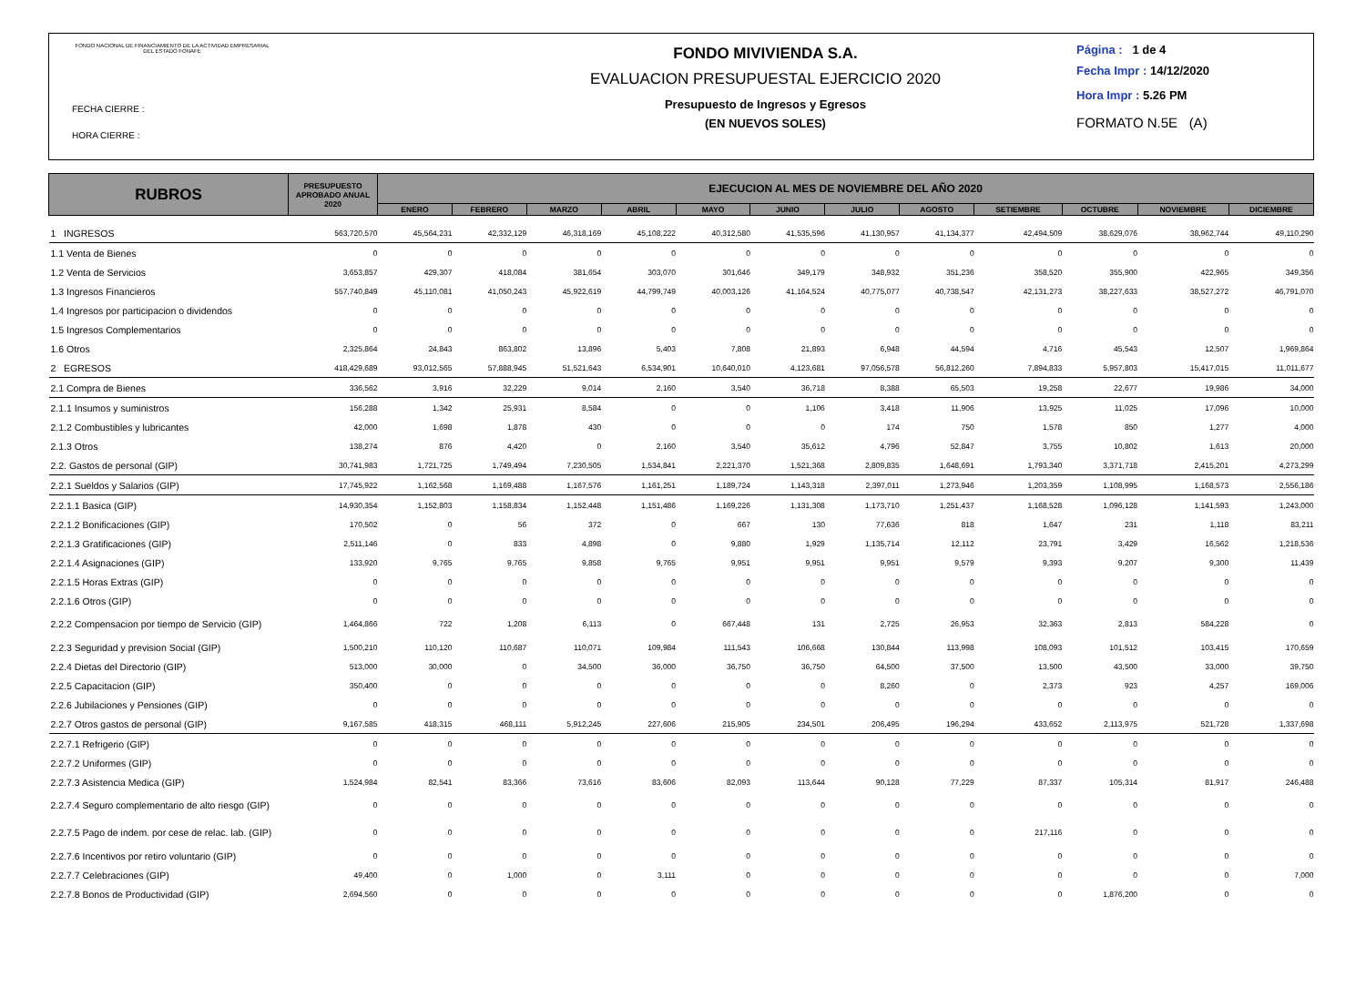FONDO NACIONAL DE FINANCIAMIENTO DE LA ACTIVIDAD EMPRESARIAL DEL ESTADO FONAFE
FECHA CIERRE :
HORA CIERRE :
FONDO MIVIVIENDA S.A.
EVALUACION PRESUPUESTAL EJERCICIO 2020
Presupuesto de Ingresos y Egresos
(EN NUEVOS SOLES)
Página : 1 de 4
Fecha Impr : 14/12/2020
Hora Impr : 5.26 PM
FORMATO N.5E (A)
| RUBROS | PRESUPUESTO APROBADO ANUAL 2020 | EJECUCION AL MES DE NOVIEMBRE DEL AÑO 2020 | | | | | | | | | | | |
| --- | --- | --- | --- | --- | --- | --- | --- | --- | --- | --- | --- | --- | --- |
| | | ENERO | FEBRERO | MARZO | ABRIL | MAYO | JUNIO | JULIO | AGOSTO | SETIEMBRE | OCTUBRE | NOVIEMBRE | DICIEMBRE |
| 1 INGRESOS | 563,720,570 | 45,564,231 | 42,332,129 | 46,318,169 | 45,108,222 | 40,312,580 | 41,535,596 | 41,130,957 | 41,134,377 | 42,494,509 | 38,629,076 | 38,962,744 | 49,110,290 |
| 1.1 Venta de Bienes | 0 | 0 | 0 | 0 | 0 | 0 | 0 | 0 | 0 | 0 | 0 | 0 | 0 |
| 1.2 Venta de Servicios | 3,653,857 | 429,307 | 418,084 | 381,654 | 303,070 | 301,646 | 349,179 | 348,932 | 351,236 | 358,520 | 355,900 | 422,965 | 349,356 |
| 1.3 Ingresos Financieros | 557,740,849 | 45,110,081 | 41,050,243 | 45,922,619 | 44,799,749 | 40,003,126 | 41,164,524 | 40,775,077 | 40,738,547 | 42,131,273 | 38,227,633 | 38,527,272 | 46,791,070 |
| 1.4 Ingresos por participacion o dividendos | 0 | 0 | 0 | 0 | 0 | 0 | 0 | 0 | 0 | 0 | 0 | 0 | 0 |
| 1.5 Ingresos Complementarios | 0 | 0 | 0 | 0 | 0 | 0 | 0 | 0 | 0 | 0 | 0 | 0 | 0 |
| 1.6 Otros | 2,325,864 | 24,843 | 863,802 | 13,896 | 5,403 | 7,808 | 21,893 | 6,948 | 44,594 | 4,716 | 45,543 | 12,507 | 1,969,864 |
| 2 EGRESOS | 418,429,689 | 93,012,565 | 57,888,945 | 51,521,643 | 6,534,901 | 10,640,010 | 4,123,681 | 97,056,578 | 56,812,260 | 7,894,833 | 5,957,803 | 15,417,015 | 11,011,677 |
| 2.1 Compra de Bienes | 336,562 | 3,916 | 32,229 | 9,014 | 2,160 | 3,540 | 36,718 | 8,388 | 65,503 | 19,258 | 22,677 | 19,986 | 34,000 |
| 2.1.1 Insumos y suministros | 156,288 | 1,342 | 25,931 | 8,584 | 0 | 0 | 1,106 | 3,418 | 11,906 | 13,925 | 11,025 | 17,096 | 10,000 |
| 2.1.2 Combustibles y lubricantes | 42,000 | 1,698 | 1,878 | 430 | 0 | 0 | 0 | 174 | 750 | 1,578 | 850 | 1,277 | 4,000 |
| 2.1.3 Otros | 138,274 | 876 | 4,420 | 0 | 2,160 | 3,540 | 35,612 | 4,796 | 52,847 | 3,755 | 10,802 | 1,613 | 20,000 |
| 2.2. Gastos de personal (GIP) | 30,741,983 | 1,721,725 | 1,749,494 | 7,230,505 | 1,534,841 | 2,221,370 | 1,521,368 | 2,809,835 | 1,648,691 | 1,793,340 | 3,371,718 | 2,415,201 | 4,273,299 |
| 2.2.1 Sueldos y Salarios (GIP) | 17,745,922 | 1,162,568 | 1,169,488 | 1,167,576 | 1,161,251 | 1,189,724 | 1,143,318 | 2,397,011 | 1,273,946 | 1,203,359 | 1,108,995 | 1,168,573 | 2,556,186 |
| 2.2.1.1 Basica (GIP) | 14,930,354 | 1,152,803 | 1,158,834 | 1,152,448 | 1,151,486 | 1,169,226 | 1,131,308 | 1,173,710 | 1,251,437 | 1,168,528 | 1,096,128 | 1,141,593 | 1,243,000 |
| 2.2.1.2 Bonificaciones (GIP) | 170,502 | 0 | 56 | 372 | 0 | 667 | 130 | 77,636 | 818 | 1,647 | 231 | 1,118 | 83,211 |
| 2.2.1.3 Gratificaciones (GIP) | 2,511,146 | 0 | 833 | 4,898 | 0 | 9,880 | 1,929 | 1,135,714 | 12,112 | 23,791 | 3,429 | 16,562 | 1,218,536 |
| 2.2.1.4 Asignaciones (GIP) | 133,920 | 9,765 | 9,765 | 9,858 | 9,765 | 9,951 | 9,951 | 9,951 | 9,579 | 9,393 | 9,207 | 9,300 | 11,439 |
| 2.2.1.5 Horas Extras (GIP) | 0 | 0 | 0 | 0 | 0 | 0 | 0 | 0 | 0 | 0 | 0 | 0 | 0 |
| 2.2.1.6 Otros (GIP) | 0 | 0 | 0 | 0 | 0 | 0 | 0 | 0 | 0 | 0 | 0 | 0 | 0 |
| 2.2.2 Compensacion por tiempo de Servicio (GIP) | 1,464,866 | 722 | 1,208 | 6,113 | 0 | 667,448 | 131 | 2,725 | 26,953 | 32,363 | 2,813 | 584,228 | 0 |
| 2.2.3 Seguridad y prevision Social (GIP) | 1,500,210 | 110,120 | 110,687 | 110,071 | 109,984 | 111,543 | 106,668 | 130,844 | 113,998 | 108,093 | 101,512 | 103,415 | 170,659 |
| 2.2.4 Dietas del Directorio (GIP) | 513,000 | 30,000 | 0 | 34,500 | 36,000 | 36,750 | 36,750 | 64,500 | 37,500 | 13,500 | 43,500 | 33,000 | 39,750 |
| 2.2.5 Capacitacion (GIP) | 350,400 | 0 | 0 | 0 | 0 | 0 | 0 | 8,260 | 0 | 2,373 | 923 | 4,257 | 169,006 |
| 2.2.6 Jubilaciones y Pensiones (GIP) | 0 | 0 | 0 | 0 | 0 | 0 | 0 | 0 | 0 | 0 | 0 | 0 | 0 |
| 2.2.7 Otros gastos de personal (GIP) | 9,167,585 | 418,315 | 468,111 | 5,912,245 | 227,606 | 215,905 | 234,501 | 206,495 | 196,294 | 433,652 | 2,113,975 | 521,728 | 1,337,698 |
| 2.2.7.1 Refrigerio (GIP) | 0 | 0 | 0 | 0 | 0 | 0 | 0 | 0 | 0 | 0 | 0 | 0 | 0 |
| 2.2.7.2 Uniformes (GIP) | 0 | 0 | 0 | 0 | 0 | 0 | 0 | 0 | 0 | 0 | 0 | 0 | 0 |
| 2.2.7.3 Asistencia Medica (GIP) | 1,524,984 | 82,541 | 83,366 | 73,616 | 83,606 | 82,093 | 113,644 | 90,128 | 77,229 | 87,337 | 105,314 | 81,917 | 246,488 |
| 2.2.7.4 Seguro complementario de alto riesgo (GIP) | 0 | 0 | 0 | 0 | 0 | 0 | 0 | 0 | 0 | 0 | 0 | 0 | 0 |
| 2.2.7.5 Pago de indem. por cese de relac. lab. (GIP) | 0 | 0 | 0 | 0 | 0 | 0 | 0 | 0 | 0 | 217,116 | 0 | 0 | 0 |
| 2.2.7.6 Incentivos por retiro voluntario (GIP) | 0 | 0 | 0 | 0 | 0 | 0 | 0 | 0 | 0 | 0 | 0 | 0 | 0 |
| 2.2.7.7 Celebraciones (GIP) | 49,400 | 0 | 1,000 | 0 | 3,111 | 0 | 0 | 0 | 0 | 0 | 0 | 0 | 7,000 |
| 2.2.7.8 Bonos de Productividad (GIP) | 2,694,560 | 0 | 0 | 0 | 0 | 0 | 0 | 0 | 0 | 0 | 1,876,200 | 0 | 0 |